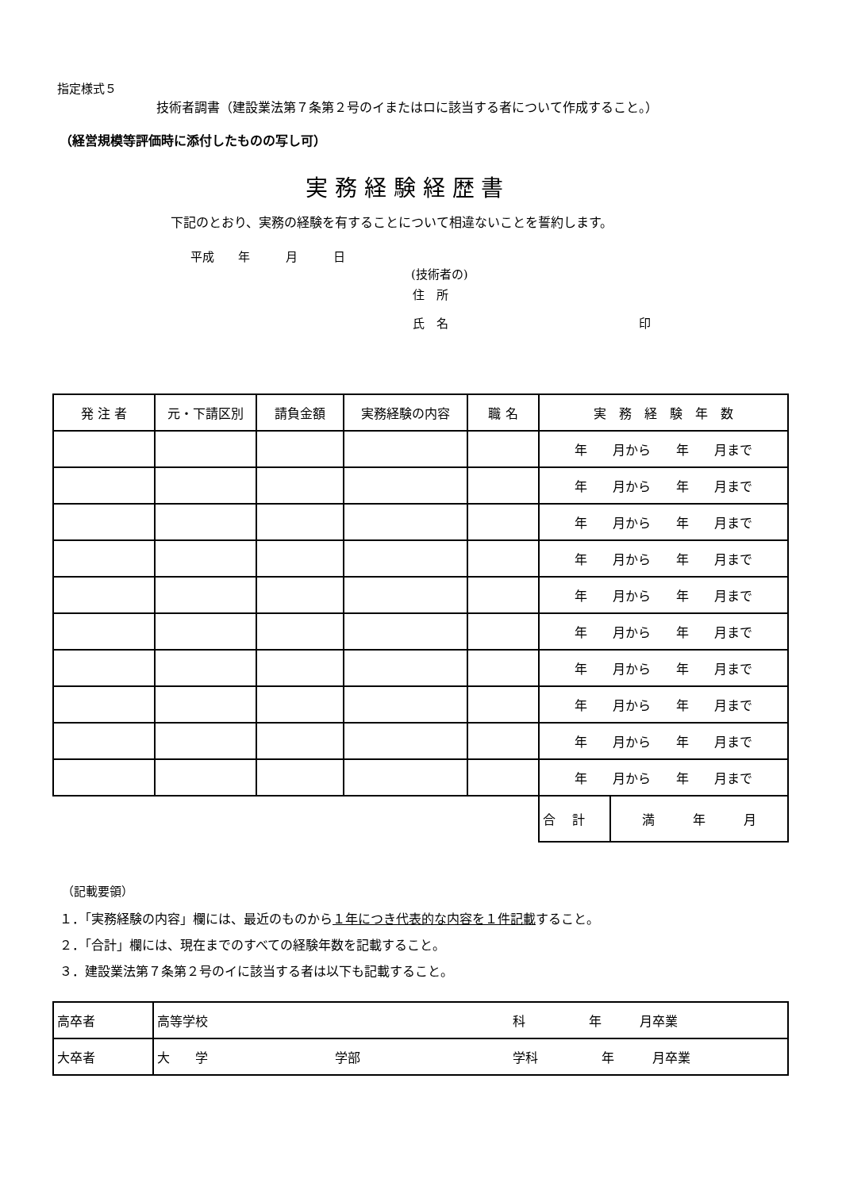指定様式５
技術者調書（建設業法第７条第２号のイまたはロに該当する者について作成すること。）
（経営規模等評価時に添付したものの写し可）
実 務 経 験 経 歴 書
下記のとおり、実務の経験を有することについて相違ないことを誓約します。
平成　　年　　　月　　　日
(技術者の)
住　所
氏　名　　　　　　　　　　　　　　　　印
| 発 注 者 | 元・下請区別 | 請負金額 | 実務経験の内容 | 職 名 | 実 務 経 験 年 数 | |
| | | | | | 年 月から 年 月まで | |
| | | | | | 年 月から 年 月まで | |
| | | | | | 年 月から 年 月まで | |
| | | | | | 年 月から 年 月まで | |
| | | | | | 年 月から 年 月まで | |
| | | | | | 年 月から 年 月まで | |
| | | | | | 年 月から 年 月まで | |
| | | | | | 年 月から 年 月まで | |
| | | | | | 年 月から 年 月まで | |
| | | | | | 年 月から 年 月まで | |
| | | | | | 合 計 | 満 年 月 |
（記載要領）
１．「実務経験の内容」欄には、最近のものから１年につき代表的な内容を１件記載すること。
２．「合計」欄には、現在までのすべての経験年数を記載すること。
３．建設業法第７条第２号のイに該当する者は以下も記載すること。
| 高卒者 | 高等学校 科 年 月卒業 |
| 大卒者 | 大 学 学部 学科 年 月卒業 |